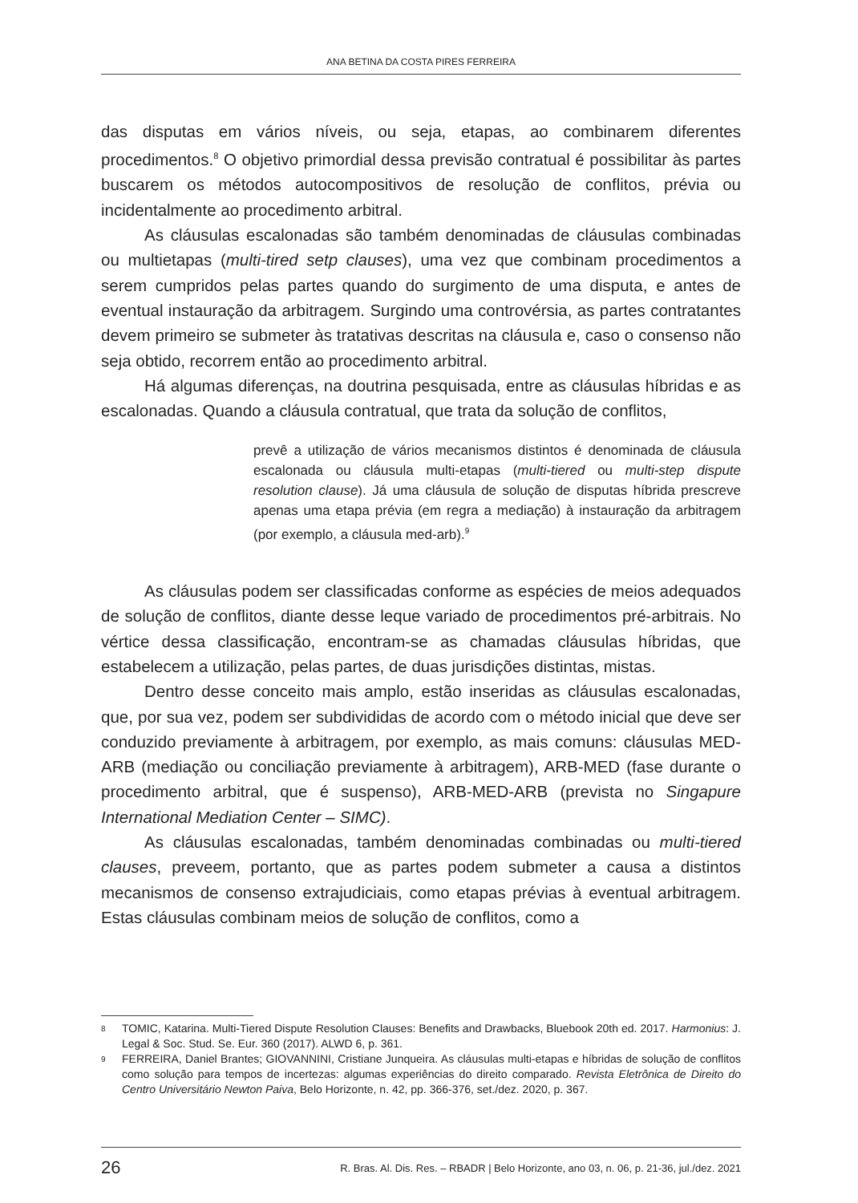ANA BETINA DA COSTA PIRES FERREIRA
das disputas em vários níveis, ou seja, etapas, ao combinarem diferentes procedimentos.<sup>8</sup> O objetivo primordial dessa previsão contratual é possibilitar às partes buscarem os métodos autocompositivos de resolução de conflitos, prévia ou incidentalmente ao procedimento arbitral.
As cláusulas escalonadas são também denominadas de cláusulas combinadas ou multietapas (multi-tired setp clauses), uma vez que combinam procedimentos a serem cumpridos pelas partes quando do surgimento de uma disputa, e antes de eventual instauração da arbitragem. Surgindo uma controvérsia, as partes contratantes devem primeiro se submeter às tratativas descritas na cláusula e, caso o consenso não seja obtido, recorrem então ao procedimento arbitral.
Há algumas diferenças, na doutrina pesquisada, entre as cláusulas híbridas e as escalonadas. Quando a cláusula contratual, que trata da solução de conflitos,
prevê a utilização de vários mecanismos distintos é denominada de cláusula escalonada ou cláusula multi-etapas (multi-tiered ou multi-step dispute resolution clause). Já uma cláusula de solução de disputas híbrida prescreve apenas uma etapa prévia (em regra a mediação) à instauração da arbitragem (por exemplo, a cláusula med-arb).<sup>9</sup>
As cláusulas podem ser classificadas conforme as espécies de meios adequados de solução de conflitos, diante desse leque variado de procedimentos pré-arbitrais. No vértice dessa classificação, encontram-se as chamadas cláusulas híbridas, que estabelecem a utilização, pelas partes, de duas jurisdições distintas, mistas.
Dentro desse conceito mais amplo, estão inseridas as cláusulas escalonadas, que, por sua vez, podem ser subdivididas de acordo com o método inicial que deve ser conduzido previamente à arbitragem, por exemplo, as mais comuns: cláusulas MED-ARB (mediação ou conciliação previamente à arbitragem), ARB-MED (fase durante o procedimento arbitral, que é suspenso), ARB-MED-ARB (prevista no Singapure International Mediation Center – SIMC).
As cláusulas escalonadas, também denominadas combinadas ou multi-tiered clauses, preveem, portanto, que as partes podem submeter a causa a distintos mecanismos de consenso extrajudiciais, como etapas prévias à eventual arbitragem. Estas cláusulas combinam meios de solução de conflitos, como a
8 TOMIC, Katarina. Multi-Tiered Dispute Resolution Clauses: Benefits and Drawbacks, Bluebook 20th ed. 2017. Harmonius: J. Legal & Soc. Stud. Se. Eur. 360 (2017). ALWD 6, p. 361.
9 FERREIRA, Daniel Brantes; GIOVANNINI, Cristiane Junqueira. As cláusulas multi-etapas e híbridas de solução de conflitos como solução para tempos de incertezas: algumas experiências do direito comparado. Revista Eletrônica de Direito do Centro Universitário Newton Paiva, Belo Horizonte, n. 42, pp. 366-376, set./dez. 2020, p. 367.
26 R. Bras. Al. Dis. Res. – RBADR | Belo Horizonte, ano 03, n. 06, p. 21-36, jul./dez. 2021